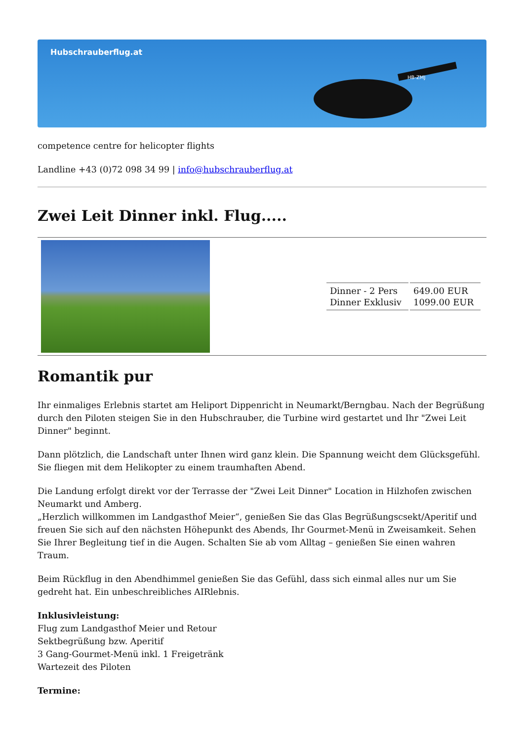Hubschrauberflug.at
HB-ZMJ
competence centre for helicopter flights
Landline +43 (0)72 098 34 99 | info@hubschrauberflug.at
Zwei Leit Dinner inkl. Flug.....
| | / Dinner - 2 Pers Dinner Exklusiv / 649.00 EUR 1099.00 EUR / |
Romantik pur
Ihr einmaliges Erlebnis startet am Heliport Dippenricht in Neumarkt/Berngbau. Nach der Begrüßung durch den Piloten steigen Sie in den Hubschrauber, die Turbine wird gestartet und Ihr "Zwei Leit Dinner" beginnt.
Dann plötzlich, die Landschaft unter Ihnen wird ganz klein. Die Spannung weicht dem Glücksgefühl. Sie fliegen mit dem Helikopter zu einem traumhaften Abend.
Die Landung erfolgt direkt vor der Terrasse der "Zwei Leit Dinner" Location in Hilzhofen zwischen Neumarkt und Amberg.
„Herzlich willkommen im Landgasthof Meier“, genießen Sie das Glas Begrüßungscsekt/Aperitif und freuen Sie sich auf den nächsten Höhepunkt des Abends, Ihr Gourmet-Menü in Zweisamkeit. Sehen Sie Ihrer Begleitung tief in die Augen. Schalten Sie ab vom Alltag – genießen Sie einen wahren Traum.
Beim Rückflug in den Abendhimmel genießen Sie das Gefühl, dass sich einmal alles nur um Sie gedreht hat. Ein unbeschreibliches AIRlebnis.
Inklusivleistung:
Flug zum Landgasthof Meier und Retour
Sektbegrüßung bzw. Aperitif
3 Gang-Gourmet-Menü inkl. 1 Freigetränk
Wartezeit des Piloten
Termine: